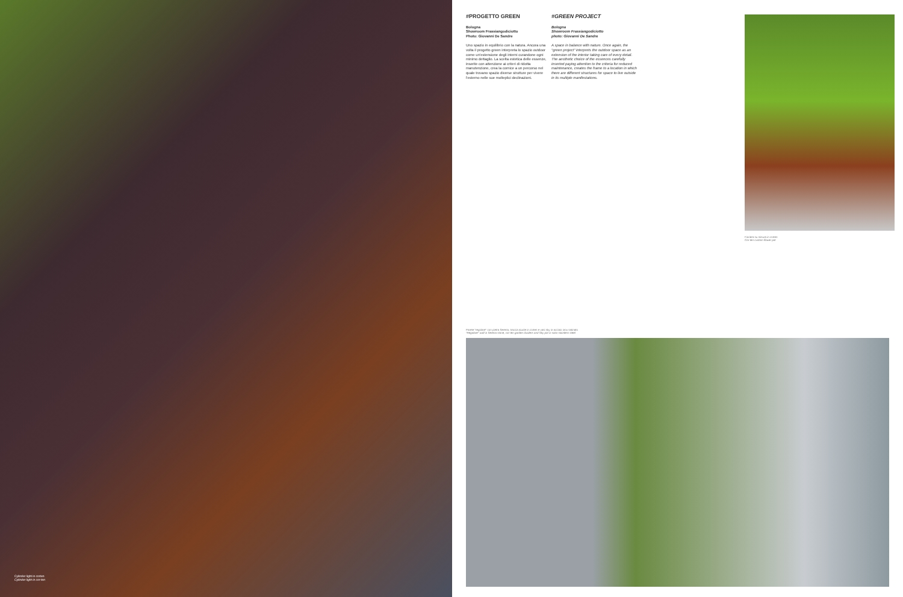Cylinder light in corten
Cylinder light in cor-ten
#PROGETTO GREEN
Bologna
Showroom Frassiangodiciotto
Photo: Giovanni De Sandre
Uno spazio in equilibrio con la natura. Ancora una volta il progetto green interpreta lo spazio outdoor come un'estensione degli interni curandone ogni minimo dettaglio. La scelta estetica delle essenze, inserite con attenzione ai criteri di ridotta manutenzione, crea la cornice a un percorso nel quale trovano spazio diverse strutture per vivere l'esterno nelle sue molteplici declinazioni.
#GREEN PROJECT
Bologna
Showroom Frassiangodiciotto
photo: Giovanni De Sandre
A space in balance with nature. Once again, the "green project" interprets the outdoor space as an extension of the interior taking care of every detail. The aesthetic choice of the essences carefully inserted paying attention to the criteria for reduced maintenance, creates the frame to a location in which there are different structures for space to live outside in its multiple manifestations.
Fioriera su misura in corten
Cor-ten custom flower pot
Parete "regolare" con pietra Serena, traccia aiuole in corten e vasi sky in acciaio inox satinato
"Regolare" wall in Serena stone, cor-ten garden dividers and Sky pot in satin stainless steel